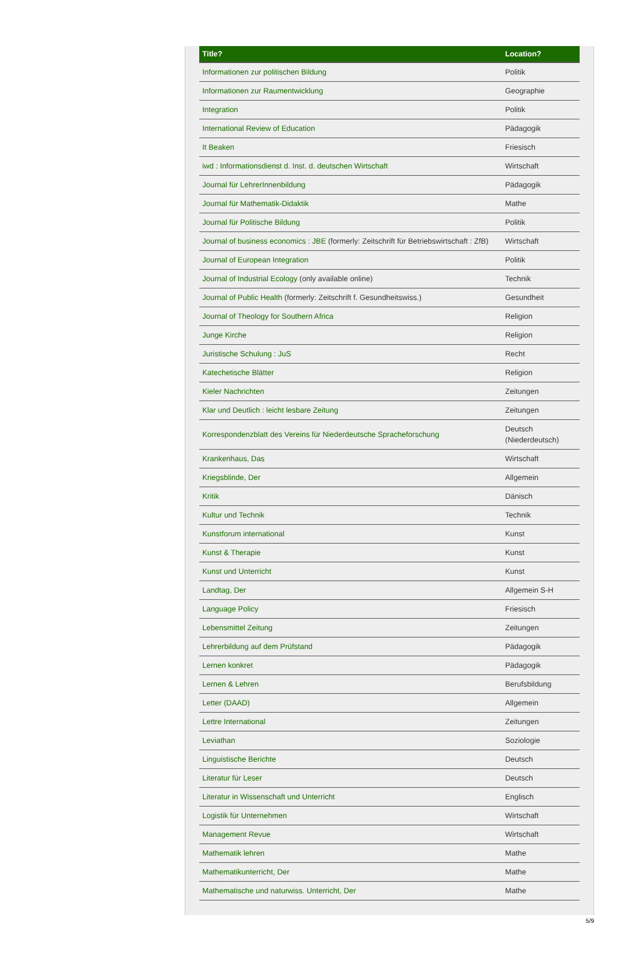| Title? | Location? |
| --- | --- |
| Informationen zur politischen Bildung | Politik |
| Informationen zur Raumentwicklung | Geographie |
| Integration | Politik |
| International Review of Education | Pädagogik |
| It Beaken | Friesisch |
| iwd : Informationsdienst d. Inst. d. deutschen Wirtschaft | Wirtschaft |
| Journal für LehrerInnenbildung | Pädagogik |
| Journal für Mathematik-Didaktik | Mathe |
| Journal für Politische Bildung | Politik |
| Journal of business economics : JBE (formerly: Zeitschrift für Betriebswirtschaft : ZfB) | Wirtschaft |
| Journal of European Integration | Politik |
| Journal of Industrial Ecology (only available online) | Technik |
| Journal of Public Health (formerly: Zeitschrift f. Gesundheitswiss.) | Gesundheit |
| Journal of Theology for Southern Africa | Religion |
| Junge Kirche | Religion |
| Juristische Schulung : JuS | Recht |
| Katechetische Blätter | Religion |
| Kieler Nachrichten | Zeitungen |
| Klar und Deutlich : leicht lesbare Zeitung | Zeitungen |
| Korrespondenzblatt des Vereins für Niederdeutsche Spracheforschung | Deutsch (Niederdeutsch) |
| Krankenhaus, Das | Wirtschaft |
| Kriegsblinde, Der | Allgemein |
| Kritik | Dänisch |
| Kultur und Technik | Technik |
| Kunstforum international | Kunst |
| Kunst & Therapie | Kunst |
| Kunst und Unterricht | Kunst |
| Landtag, Der | Allgemein S-H |
| Language Policy | Friesisch |
| Lebensmittel Zeitung | Zeitungen |
| Lehrerbildung auf dem Prüfstand | Pädagogik |
| Lernen konkret | Pädagogik |
| Lernen & Lehren | Berufsbildung |
| Letter (DAAD) | Allgemein |
| Lettre International | Zeitungen |
| Leviathan | Soziologie |
| Linguistische Berichte | Deutsch |
| Literatur für Leser | Deutsch |
| Literatur in Wissenschaft und Unterricht | Englisch |
| Logistik für Unternehmen | Wirtschaft |
| Management Revue | Wirtschaft |
| Mathematik lehren | Mathe |
| Mathematikunterricht, Der | Mathe |
| Mathematische und naturwiss. Unterricht, Der | Mathe |
5/9